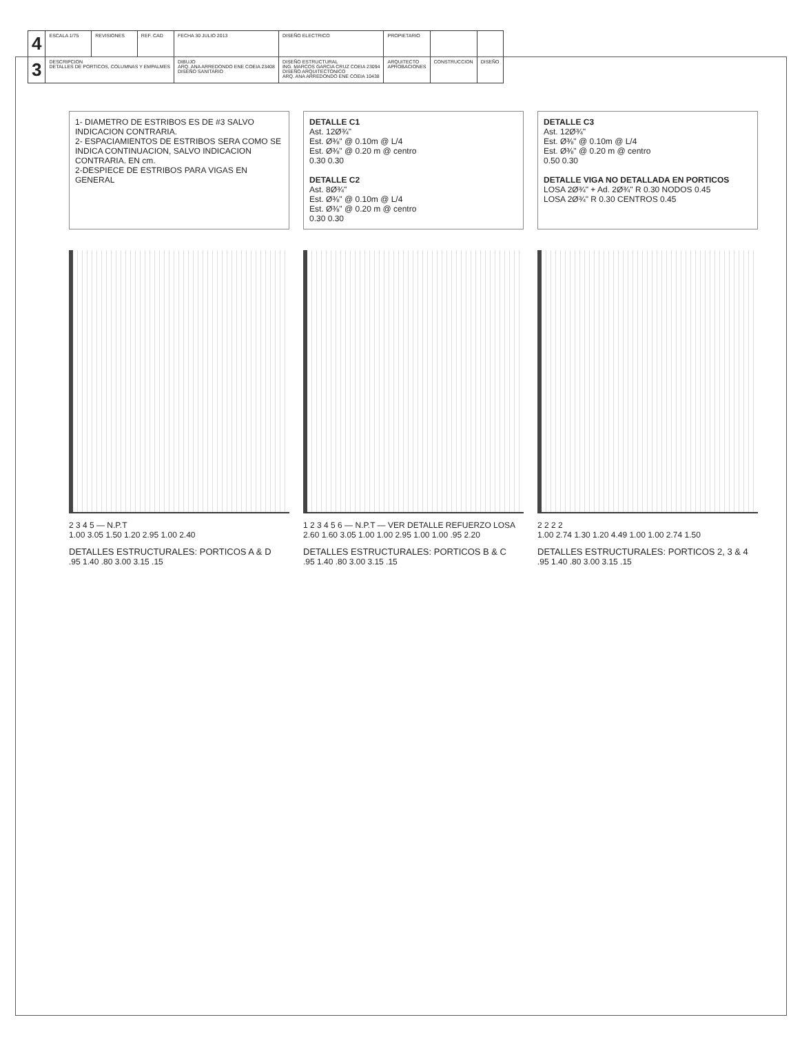| 4 | ESCALA 1/75 | REVISIONES | REF. CAD | FECHA 30 JULIO 2013 | DISEÑO ELECTRICO | PROPIETARIO | | |
| 3 | DESCRIPCION DETALLES DE PORTICOS, COLUMNAS Y EMPALMES | | | DIBUJO ARQ. ANA ARREDONDO ENE COEIA 23408 DISEÑO SANITARIO | DISEÑO ESTRUCTURAL ING. MARCOS GARCIA CRUZ COEIA 23094 DISEÑO ARQUITECTONICO ARQ. ANA ARREDONDO ENE COEIA 10438 | ARQUITECTO APROBACIONES | CONSTRUCCION | DISEÑO |
1- DIAMETRO DE ESTRIBOS ES DE #3 SALVO INDICACION CONTRARIA.
2- ESPACIAMIENTOS DE ESTRIBOS SERA COMO SE INDICA CONTINUACION, SALVO INDICACION CONTRARIA. EN cm.
2-DESPIECE DE ESTRIBOS PARA VIGAS EN GENERAL
DETALLE C1
Ast. 12Ø¾"
Est. Ø⅜" @ 0.10m @ L/4
Est. Ø⅜" @ 0.20 m @ centro
0.30 0.30
DETALLE C2
Ast. 8Ø¾"
Est. Ø⅜" @ 0.10m @ L/4
Est. Ø⅜" @ 0.20 m @ centro
0.30 0.30
DETALLE C3
Ast. 12Ø¾"
Est. Ø⅜" @ 0.10m @ L/4
Est. Ø⅜" @ 0.20 m @ centro
0.50 0.30
DETALLE VIGA NO DETALLADA EN PORTICOS
LOSA 2Ø¾" + Ad. 2Ø¾" R 0.30 NODOS 0.45
LOSA 2Ø¾" R 0.30 CENTROS 0.45
2 3 4 5 — N.P.T
1.00 3.05 1.50 1.20 2.95 1.00 2.40
DETALLES ESTRUCTURALES: PORTICOS A & D
.95 1.40 .80 3.00 3.15 .15
1 2 3 4 5 6 — N.P.T — VER DETALLE REFUERZO LOSA
2.60 1.60 3.05 1.00 1.00 2.95 1.00 1.00 .95 2.20
DETALLES ESTRUCTURALES: PORTICOS B & C
.95 1.40 .80 3.00 3.15 .15
2 2 2 2
1.00 2.74 1.30 1.20 4.49 1.00 1.00 2.74 1.50
DETALLES ESTRUCTURALES: PORTICOS 2, 3 & 4
.95 1.40 .80 3.00 3.15 .15